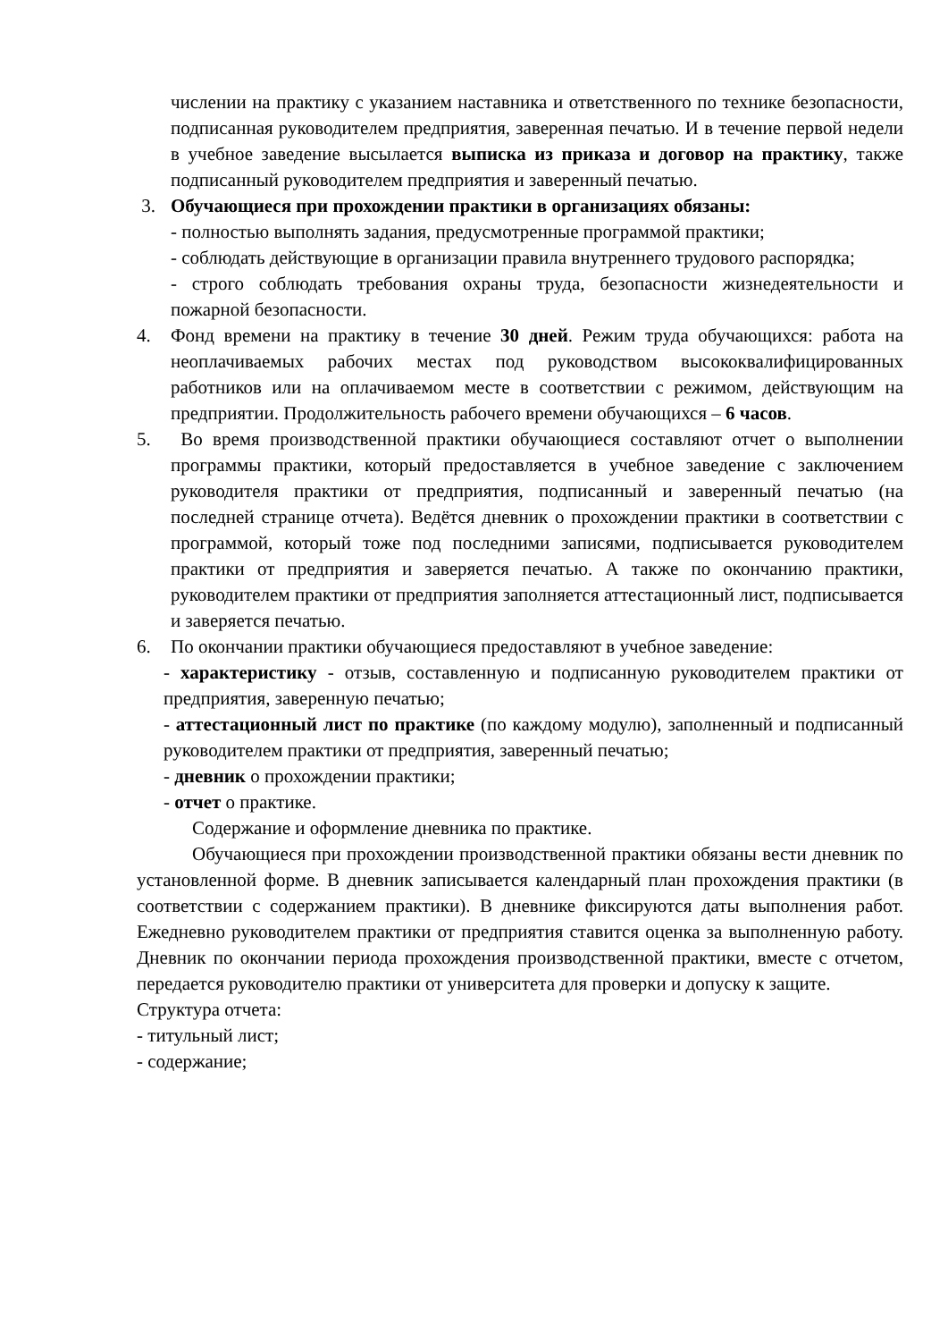числении на практику с указанием наставника и ответственного по технике безопасности, подписанная руководителем предприятия, заверенная печатью. И в течение первой недели в учебное заведение высылается выписка из приказа и договор на практику, также подписанный руководителем предприятия и заверенный печатью.
3. Обучающиеся при прохождении практики в организациях обязаны:
- полностью выполнять задания, предусмотренные программой практики;
- соблюдать действующие в организации правила внутреннего трудового распорядка;
- строго соблюдать требования охраны труда, безопасности жизнедеятельности и пожарной безопасности.
4. Фонд времени на практику в течение 30 дней. Режим труда обучающихся: работа на неоплачиваемых рабочих местах под руководством высококвалифицированных работников или на оплачиваемом месте в соответствии с режимом, действующим на предприятии. Продолжительность рабочего времени обучающихся – 6 часов.
5. Во время производственной практики обучающиеся составляют отчет о выполнении программы практики, который предоставляется в учебное заведение с заключением руководителя практики от предприятия, подписанный и заверенный печатью (на последней странице отчета). Ведётся дневник о прохождении практики в соответствии с программой, который тоже под последними записями, подписывается руководителем практики от предприятия и заверяется печатью. А также по окончанию практики, руководителем практики от предприятия заполняется аттестационный лист, подписывается и заверяется печатью.
6. По окончании практики обучающиеся предоставляют в учебное заведение:
- характеристику - отзыв, составленную и подписанную руководителем практики от предприятия, заверенную печатью;
- аттестационный лист по практике (по каждому модулю), заполненный и подписанный руководителем практики от предприятия, заверенный печатью;
- дневник о прохождении практики;
- отчет о практике.
Содержание и оформление дневника по практике.
Обучающиеся при прохождении производственной практики обязаны вести дневник по установленной форме. В дневник записывается календарный план прохождения практики (в соответствии с содержанием практики). В дневнике фиксируются даты выполнения работ. Ежедневно руководителем практики от предприятия ставится оценка за выполненную работу. Дневник по окончании периода прохождения производственной практики, вместе с отчетом, передается руководителю практики от университета для проверки и допуску к защите.
Структура отчета:
- титульный лист;
- содержание;